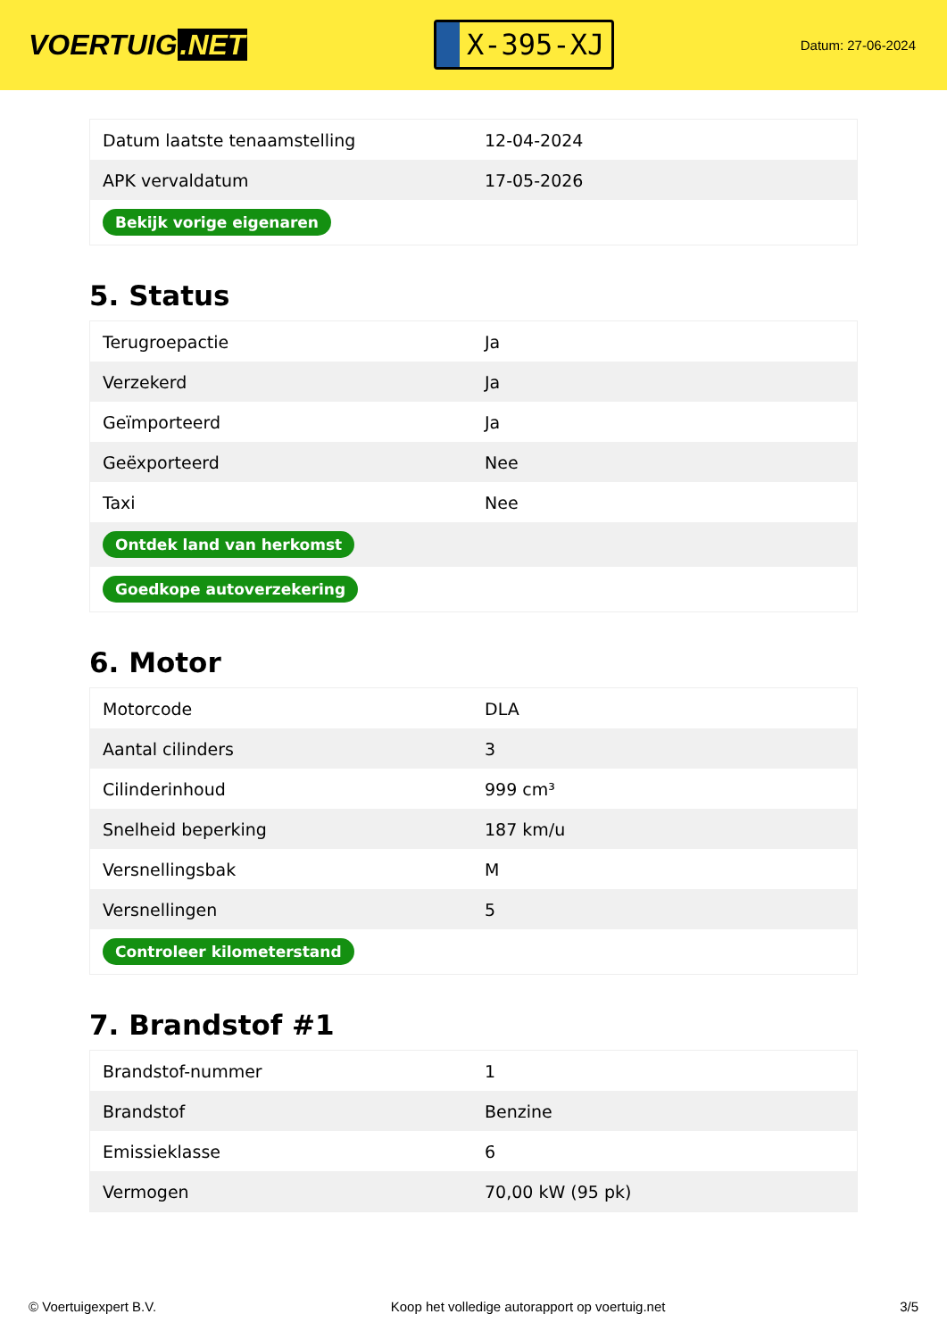VOERTUIG.NET
X-395-XJ
Datum: 27-06-2024
| Datum laatste tenaamstelling | 12-04-2024 |
| APK vervaldatum | 17-05-2026 |
| Bekijk vorige eigenaren | |
5. Status
| Terugroepactie | Ja |
| Verzekerd | Ja |
| Geïmporteerd | Ja |
| Geëxporteerd | Nee |
| Taxi | Nee |
| Ontdek land van herkomst | |
| Goedkope autoverzekering | |
6. Motor
| Motorcode | DLA |
| Aantal cilinders | 3 |
| Cilinderinhoud | 999 cm³ |
| Snelheid beperking | 187 km/u |
| Versnellingsbak | M |
| Versnellingen | 5 |
| Controleer kilometerstand | |
7. Brandstof #1
| Brandstof-nummer | 1 |
| Brandstof | Benzine |
| Emissieklasse | 6 |
| Vermogen | 70,00 kW (95 pk) |
© Voertuigexpert B.V. Koop het volledige autorapport op voertuig.net 3/5